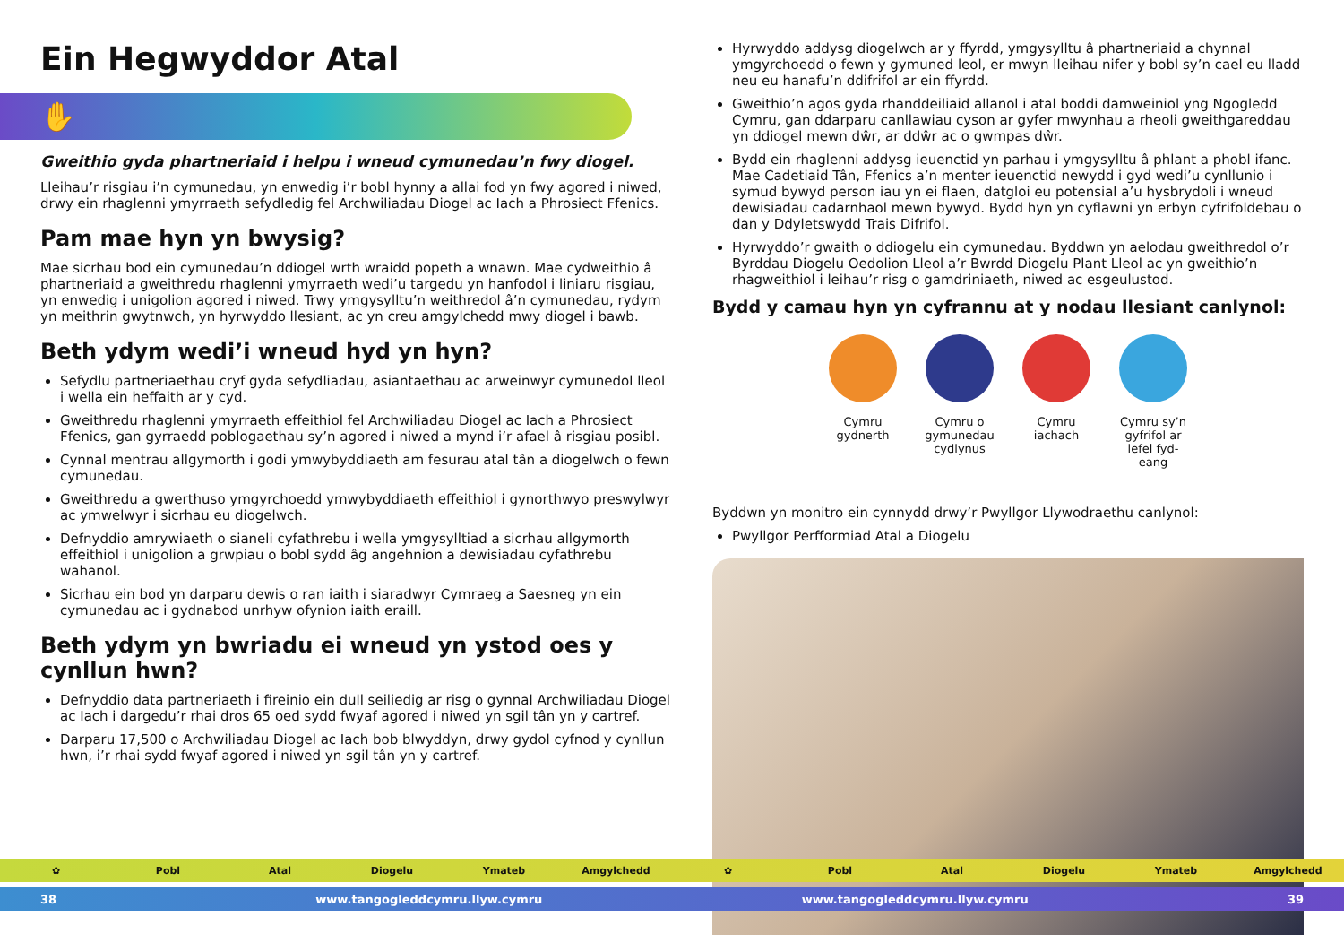Ein Hegwyddor Atal
✋
Gweithio gyda phartneriaid i helpu i wneud cymunedau’n fwy diogel.
Lleihau’r risgiau i’n cymunedau, yn enwedig i’r bobl hynny a allai fod yn fwy agored i niwed, drwy ein rhaglenni ymyrraeth sefydledig fel Archwiliadau Diogel ac Iach a Phrosiect Ffenics.
Pam mae hyn yn bwysig?
Mae sicrhau bod ein cymunedau’n ddiogel wrth wraidd popeth a wnawn. Mae cydweithio â phartneriaid a gweithredu rhaglenni ymyrraeth wedi’u targedu yn hanfodol i liniaru risgiau, yn enwedig i unigolion agored i niwed. Trwy ymgysylltu’n weithredol â’n cymunedau, rydym yn meithrin gwytnwch, yn hyrwyddo llesiant, ac yn creu amgylchedd mwy diogel i bawb.
Beth ydym wedi’i wneud hyd yn hyn?
Sefydlu partneriaethau cryf gyda sefydliadau, asiantaethau ac arweinwyr cymunedol lleol i wella ein heffaith ar y cyd.
Gweithredu rhaglenni ymyrraeth effeithiol fel Archwiliadau Diogel ac Iach a Phrosiect Ffenics, gan gyrraedd poblogaethau sy’n agored i niwed a mynd i’r afael â risgiau posibl.
Cynnal mentrau allgymorth i godi ymwybyddiaeth am fesurau atal tân a diogelwch o fewn cymunedau.
Gweithredu a gwerthuso ymgyrchoedd ymwybyddiaeth effeithiol i gynorthwyo preswylwyr ac ymwelwyr i sicrhau eu diogelwch.
Defnyddio amrywiaeth o sianeli cyfathrebu i wella ymgysylltiad a sicrhau allgymorth effeithiol i unigolion a grwpiau o bobl sydd âg angehnion a dewisiadau cyfathrebu wahanol.
Sicrhau ein bod yn darparu dewis o ran iaith i siaradwyr Cymraeg a Saesneg yn ein cymunedau ac i gydnabod unrhyw ofynion iaith eraill.
Beth ydym yn bwriadu ei wneud yn ystod oes y cynllun hwn?
Defnyddio data partneriaeth i fireinio ein dull seiliedig ar risg o gynnal Archwiliadau Diogel ac Iach i dargedu’r rhai dros 65 oed sydd fwyaf agored i niwed yn sgil tân yn y cartref.
Darparu 17,500 o Archwiliadau Diogel ac Iach bob blwyddyn, drwy gydol cyfnod y cynllun hwn, i’r rhai sydd fwyaf agored i niwed yn sgil tân yn y cartref.
Hyrwyddo addysg diogelwch ar y ffyrdd, ymgysylltu â phartneriaid a chynnal ymgyrchoedd o fewn y gymuned leol, er mwyn lleihau nifer y bobl sy’n cael eu lladd neu eu hanafu’n ddifrifol ar ein ffyrdd.
Gweithio’n agos gyda rhanddeiliaid allanol i atal boddi damweiniol yng Ngogledd Cymru, gan ddarparu canllawiau cyson ar gyfer mwynhau a rheoli gweithgareddau yn ddiogel mewn dŵr, ar ddŵr ac o gwmpas dŵr.
Bydd ein rhaglenni addysg ieuenctid yn parhau i ymgysylltu â phlant a phobl ifanc. Mae Cadetiaid Tân, Ffenics a’n menter ieuenctid newydd i gyd wedi’u cynllunio i symud bywyd person iau yn ei flaen, datgloi eu potensial a’u hysbrydoli i wneud dewisiadau cadarnhaol mewn bywyd. Bydd hyn yn cyflawni yn erbyn cyfrifoldebau o dan y Ddyletswydd Trais Difrifol.
Hyrwyddo’r gwaith o ddiogelu ein cymunedau. Byddwn yn aelodau gweithredol o’r Byrddau Diogelu Oedolion Lleol a’r Bwrdd Diogelu Plant Lleol ac yn gweithio’n rhagweithiol i leihau’r risg o gamdriniaeth, niwed ac esgeulustod.
Bydd y camau hyn yn cyfrannu at y nodau llesiant canlynol:
Cymru gydnerth
Cymru o gymunedau cydlynus
Cymru iachach
Cymru sy’n gyfrifol ar lefel fyd-eang
Byddwn yn monitro ein cynnydd drwy’r Pwyllgor Llywodraethu canlynol:
Pwyllgor Perfformiad Atal a Diogelu
✿ Pobl Atal Diogelu Ymateb Amgylchedd ✿ Pobl Atal Diogelu Ymateb Amgylchedd
38 www.tangogleddcymru.llyw.cymru www.tangogleddcymru.llyw.cymru 39